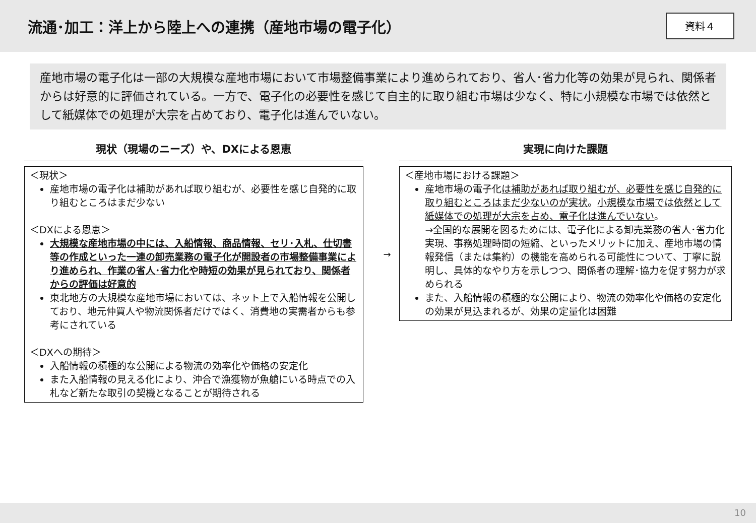流通･加工：洋上から陸上への連携（産地市場の電子化）
資料４
産地市場の電子化は一部の大規模な産地市場において市場整備事業により進められており、省人･省力化等の効果が見られ、関係者からは好意的に評価されている。一方で、電子化の必要性を感じて自主的に取り組む市場は少なく、特に小規模な市場では依然として紙媒体での処理が大宗を占めており、電子化は進んでいない。
現状（現場のニーズ）や、DXによる恩恵
＜現状＞
産地市場の電子化は補助があれば取り組むが、必要性を感じ自発的に取り組むところはまだ少ない
＜DXによる恩恵＞
大規模な産地市場の中には、入船情報、商品情報、セリ･入札、仕切書等の作成といった一連の卸売業務の電子化が開設者の市場整備事業により進められ、作業の省人･省力化や時短の効果が見られており、関係者からの評価は好意的
東北地方の大規模な産地市場においては、ネット上で入船情報を公開しており、地元仲買人や物流関係者だけではく、消費地の実需者からも参考にされている
＜DXへの期待＞
入船情報の積極的な公開による物流の効率化や価格の安定化
また入船情報の見える化により、沖合で漁獲物が魚艙にいる時点での入札など新たな取引の契機となることが期待される
→
実現に向けた課題
＜産地市場における課題＞
産地市場の電子化は補助があれば取り組むが、必要性を感じ自発的に取り組むところはまだ少ないのが実状。小規模な市場では依然として紙媒体での処理が大宗を占め、電子化は進んでいない。
→全国的な展開を図るためには、電子化による卸売業務の省人･省力化実現、事務処理時間の短縮、といったメリットに加え、産地市場の情報発信（または集約）の機能を高められる可能性について、丁寧に説明し、具体的なやり方を示しつつ、関係者の理解･協力を促す努力が求められる
また、入船情報の積極的な公開により、物流の効率化や価格の安定化の効果が見込まれるが、効果の定量化は困難
10